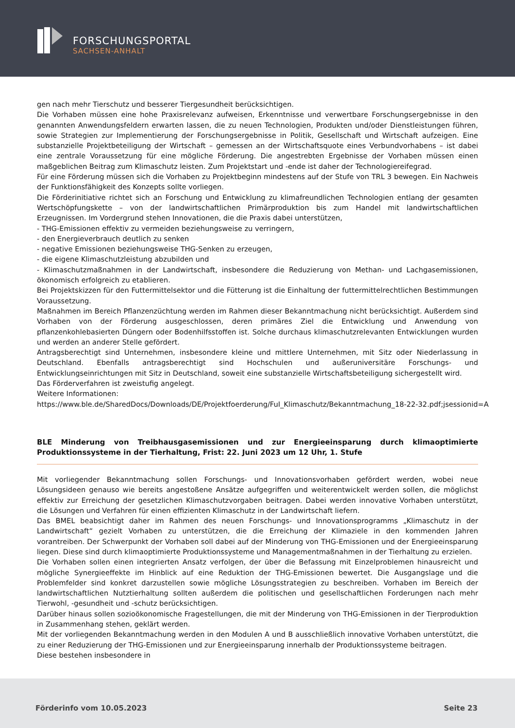FORSCHUNGSPORTAL
SACHSEN-ANHALT
gen nach mehr Tierschutz und besserer Tiergesundheit berücksichtigen.
Die Vorhaben müssen eine hohe Praxisrelevanz aufweisen, Erkenntnisse und verwertbare Forschungsergebnisse in den genannten Anwendungsfeldern erwarten lassen, die zu neuen Technologien, Produkten und/oder Dienstleistungen führen, sowie Strategien zur Implementierung der Forschungsergebnisse in Politik, Gesellschaft und Wirtschaft aufzeigen. Eine substanzielle Projektbeteiligung der Wirtschaft – gemessen an der Wirtschaftsquote eines Verbundvorhabens – ist dabei eine zentrale Voraussetzung für eine mögliche Förderung. Die angestrebten Ergebnisse der Vorhaben müssen einen maßgeblichen Beitrag zum Klimaschutz leisten. Zum Projektstart und -ende ist daher der Technologiereifegrad.
Für eine Förderung müssen sich die Vorhaben zu Projektbeginn mindestens auf der Stufe von TRL 3 bewegen. Ein Nachweis der Funktionsfähigkeit des Konzepts sollte vorliegen.
Die Förderinitiative richtet sich an Forschung und Entwicklung zu klimafreundlichen Technologien entlang der gesamten Wertschöpfungskette – von der landwirtschaftlichen Primärproduktion bis zum Handel mit landwirtschaftlichen Erzeugnissen. Im Vordergrund stehen Innovationen, die die Praxis dabei unterstützen,
- THG-Emissionen effektiv zu vermeiden beziehungsweise zu verringern,
- den Energieverbrauch deutlich zu senken
- negative Emissionen beziehungsweise THG-Senken zu erzeugen,
- die eigene Klimaschutzleistung abzubilden und
- Klimaschutzmaßnahmen in der Landwirtschaft, insbesondere die Reduzierung von Methan- und Lachgasemissionen, ökonomisch erfolgreich zu etablieren.
Bei Projektskizzen für den Futtermittelsektor und die Fütterung ist die Einhaltung der futtermittelrechtlichen Bestimmungen Voraussetzung.
Maßnahmen im Bereich Pflanzenzüchtung werden im Rahmen dieser Bekanntmachung nicht berücksichtigt. Außerdem sind Vorhaben von der Förderung ausgeschlossen, deren primäres Ziel die Entwicklung und Anwendung von pflanzenkohlebasierten Düngern oder Bodenhilfsstoffen ist. Solche durchaus klimaschutzrelevanten Entwicklungen wurden und werden an anderer Stelle gefördert.
Antragsberechtigt sind Unternehmen, insbesondere kleine und mittlere Unternehmen, mit Sitz oder Niederlassung in Deutschland. Ebenfalls antragsberechtigt sind Hochschulen und außeruniversitäre Forschungs- und Entwicklungseinrichtungen mit Sitz in Deutschland, soweit eine substanzielle Wirtschaftsbeteiligung sichergestellt wird.
Das Förderverfahren ist zweistufig angelegt.
Weitere Informationen:
https://www.ble.de/SharedDocs/Downloads/DE/Projektfoerderung/FuI_Klimaschutz/Bekanntmachung_18-22-32.pdf;jsessionid=A
BLE Minderung von Treibhausgasemissionen und zur Energieeinsparung durch klimaoptimierte Produktionssysteme in der Tierhaltung, Frist: 22. Juni 2023 um 12 Uhr, 1. Stufe
Mit vorliegender Bekanntmachung sollen Forschungs- und Innovationsvorhaben gefördert werden, wobei neue Lösungsideen genauso wie bereits angestoßene Ansätze aufgegriffen und weiterentwickelt werden sollen, die möglichst effektiv zur Erreichung der gesetzlichen Klimaschutzvorgaben beitragen. Dabei werden innovative Vorhaben unterstützt, die Lösungen und Verfahren für einen effizienten Klimaschutz in der Landwirtschaft liefern.
Das BMEL beabsichtigt daher im Rahmen des neuen Forschungs- und Innovationsprogramms „Klimaschutz in der Landwirtschaft“ gezielt Vorhaben zu unterstützen, die die Erreichung der Klimaziele in den kommenden Jahren vorantreiben. Der Schwerpunkt der Vorhaben soll dabei auf der Minderung von THG-Emissionen und der Energieeinsparung liegen. Diese sind durch klimaoptimierte Produktionssysteme und Managementmaßnahmen in der Tierhaltung zu erzielen.
Die Vorhaben sollen einen integrierten Ansatz verfolgen, der über die Befassung mit Einzelproblemen hinausreicht und mögliche Synergieeffekte im Hinblick auf eine Reduktion der THG-Emissionen bewertet. Die Ausgangslage und die Problemfelder sind konkret darzustellen sowie mögliche Lösungsstrategien zu beschreiben. Vorhaben im Bereich der landwirtschaftlichen Nutztierhaltung sollten außerdem die politischen und gesellschaftlichen Forderungen nach mehr Tierwohl, -gesundheit und -schutz berücksichtigen.
Darüber hinaus sollen sozioökonomische Fragestellungen, die mit der Minderung von THG-Emissionen in der Tierproduktion in Zusammenhang stehen, geklärt werden.
Mit der vorliegenden Bekanntmachung werden in den Modulen A und B ausschließlich innovative Vorhaben unterstützt, die zu einer Reduzierung der THG-Emissionen und zur Energieeinsparung innerhalb der Produktionssysteme beitragen.
Diese bestehen insbesondere in
Förderinfo vom 10.05.2023 Seite 23